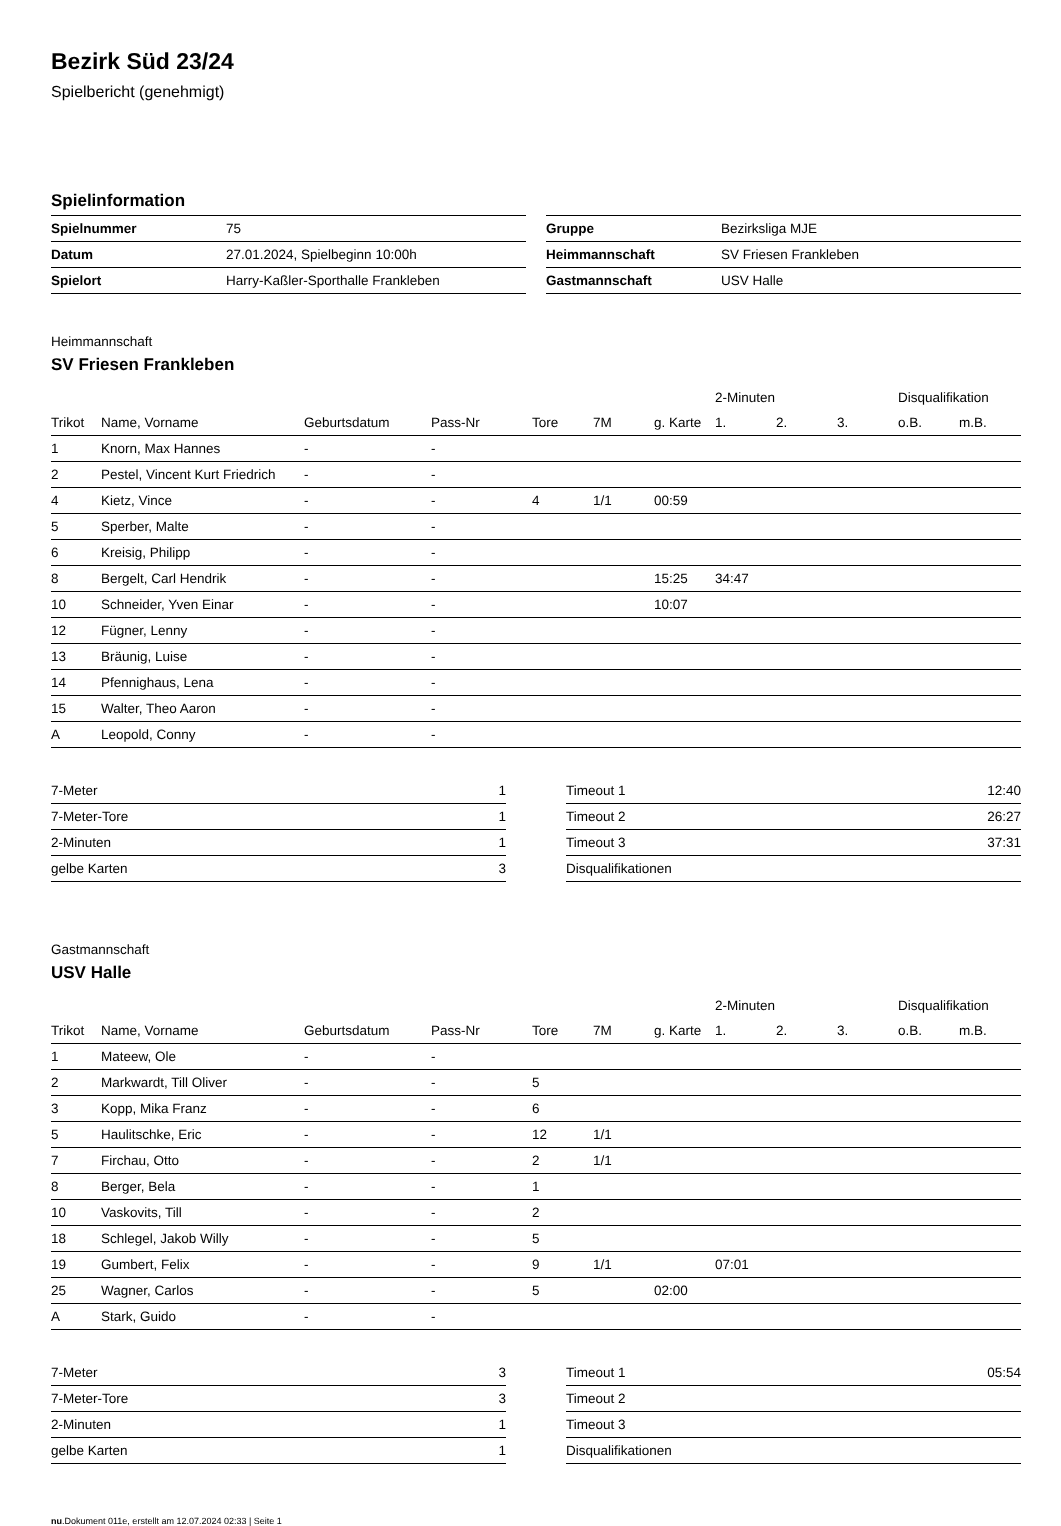Bezirk Süd 23/24
Spielbericht (genehmigt)
Spielinformation
| Spielnummer | 75 |
| Datum | 27.01.2024, Spielbeginn 10:00h |
| Spielort | Harry-Kaßler-Sporthalle Frankleben |
| Gruppe | Bezirksliga MJE |
| Heimmannschaft | SV Friesen Frankleben |
| Gastmannschaft | USV Halle |
Heimmannschaft
SV Friesen Frankleben
| | | | | | | | 2-Minuten | | | Disqualifikation | |
| --- | --- | --- | --- | --- | --- | --- | --- | --- | --- | --- | --- |
| Trikot | Name, Vorname | Geburtsdatum | Pass-Nr | Tore | 7M | g. Karte | 1. | 2. | 3. | o.B. | m.B. |
| 1 | Knorn, Max Hannes | - | - | | | | | | | | |
| 2 | Pestel, Vincent Kurt Friedrich | - | - | | | | | | | | |
| 4 | Kietz, Vince | - | - | 4 | 1/1 | 00:59 | | | | | |
| 5 | Sperber, Malte | - | - | | | | | | | | |
| 6 | Kreisig, Philipp | - | - | | | | | | | | |
| 8 | Bergelt, Carl Hendrik | - | - | | | 15:25 | 34:47 | | | | |
| 10 | Schneider, Yven Einar | - | - | | | 10:07 | | | | | |
| 12 | Fügner, Lenny | - | - | | | | | | | | |
| 13 | Bräunig, Luise | - | - | | | | | | | | |
| 14 | Pfennighaus, Lena | - | - | | | | | | | | |
| 15 | Walter, Theo Aaron | - | - | | | | | | | | |
| A | Leopold, Conny | - | - | | | | | | | | |
| 7-Meter | 1 |
| 7-Meter-Tore | 1 |
| 2-Minuten | 1 |
| gelbe Karten | 3 |
| Timeout 1 | 12:40 |
| Timeout 2 | 26:27 |
| Timeout 3 | 37:31 |
| Disqualifikationen | |
Gastmannschaft
USV Halle
| | | | | | | | 2-Minuten | | | Disqualifikation | |
| --- | --- | --- | --- | --- | --- | --- | --- | --- | --- | --- | --- |
| Trikot | Name, Vorname | Geburtsdatum | Pass-Nr | Tore | 7M | g. Karte | 1. | 2. | 3. | o.B. | m.B. |
| 1 | Mateew, Ole | - | - | | | | | | | | |
| 2 | Markwardt, Till Oliver | - | - | 5 | | | | | | | |
| 3 | Kopp, Mika Franz | - | - | 6 | | | | | | | |
| 5 | Haulitschke, Eric | - | - | 12 | 1/1 | | | | | | |
| 7 | Firchau, Otto | - | - | 2 | 1/1 | | | | | | |
| 8 | Berger, Bela | - | - | 1 | | | | | | | |
| 10 | Vaskovits, Till | - | - | 2 | | | | | | | |
| 18 | Schlegel, Jakob Willy | - | - | 5 | | | | | | | |
| 19 | Gumbert, Felix | - | - | 9 | 1/1 | | 07:01 | | | | |
| 25 | Wagner, Carlos | - | - | 5 | | 02:00 | | | | | |
| A | Stark, Guido | - | - | | | | | | | | |
| 7-Meter | 3 |
| 7-Meter-Tore | 3 |
| 2-Minuten | 1 |
| gelbe Karten | 1 |
| Timeout 1 | 05:54 |
| Timeout 2 | |
| Timeout 3 | |
| Disqualifikationen | |
nu.Dokument 011e, erstellt am 12.07.2024 02:33 | Seite 1